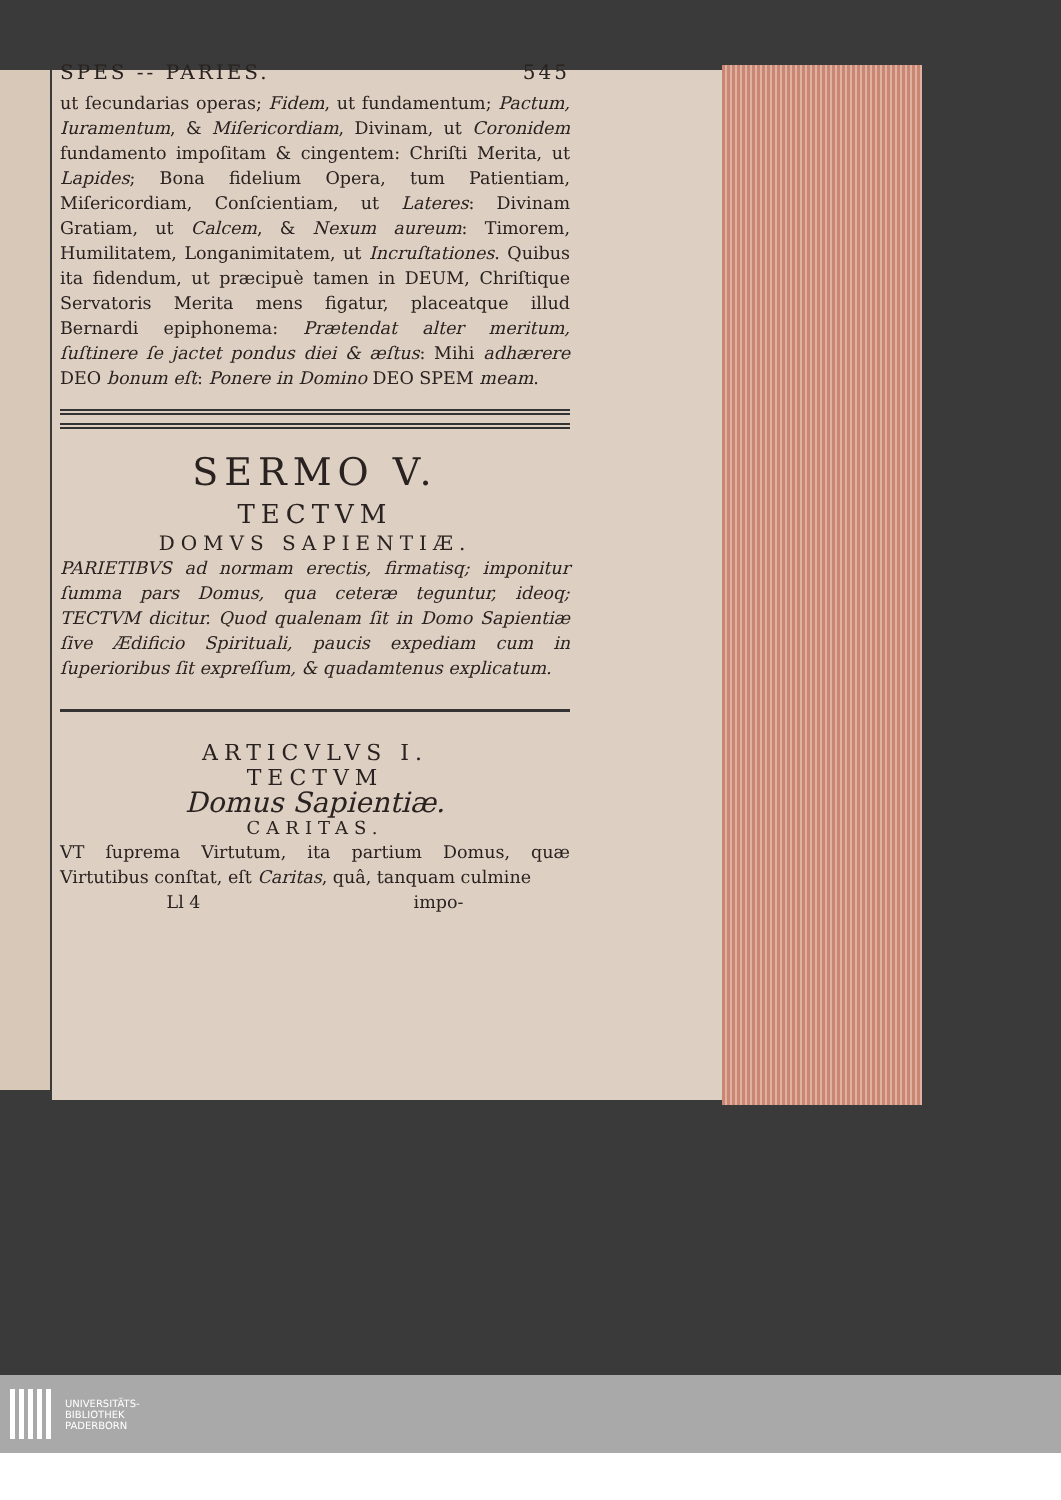SPES -- PARIES. 545
ut ſecundarias operas; Fidem, ut fundamentum; Pactum, Iuramentum, & Miſericordiam, Divinam, ut Coronidem fundamento impoſitam & cingentem: Chriſti Merita, ut Lapides; Bona fidelium Opera, tum Patientiam, Miſericordiam, Conſcientiam, ut Lateres: Divinam Gratiam, ut Calcem, & Nexum aureum: Timorem, Humilitatem, Longanimitatem, ut Incruſtationes. Quibus ita fidendum, ut præcipuè tamen in DEUM, Chriſtique Servatoris Merita mens figatur, placeatque illud Bernardi epiphonema: Prætendat alter meritum, ſuſtinere ſe jactet pondus diei & æſtus: Mihi adhærere DEO bonum eſt: Ponere in Domino DEO SPEM meam.
SERMO V.
TECTVM
DOMVS SAPIENTIÆ.
PARIETIBVS ad normam erectis, firmatisq; imponitur ſumma pars Domus, qua ceteræ teguntur, ideoq; TECTVM dicitur. Quod qualenam ſit in Domo Sapientiæ ſive Ædificio Spirituali, paucis expediam cum in ſuperioribus ſit expreſſum, & quadamtenus explicatum.
ARTICVLVS I.
TECTVM
Domus Sapientiæ.
CARITAS.
VT ſuprema Virtutum, ita partium Domus, quæ Virtutibus conſtat, eſt Caritas, quâ, tanquam culmine
Ll 4 impo-
UNIVERSITÄTS-
BIBLIOTHEK
PADERBORN